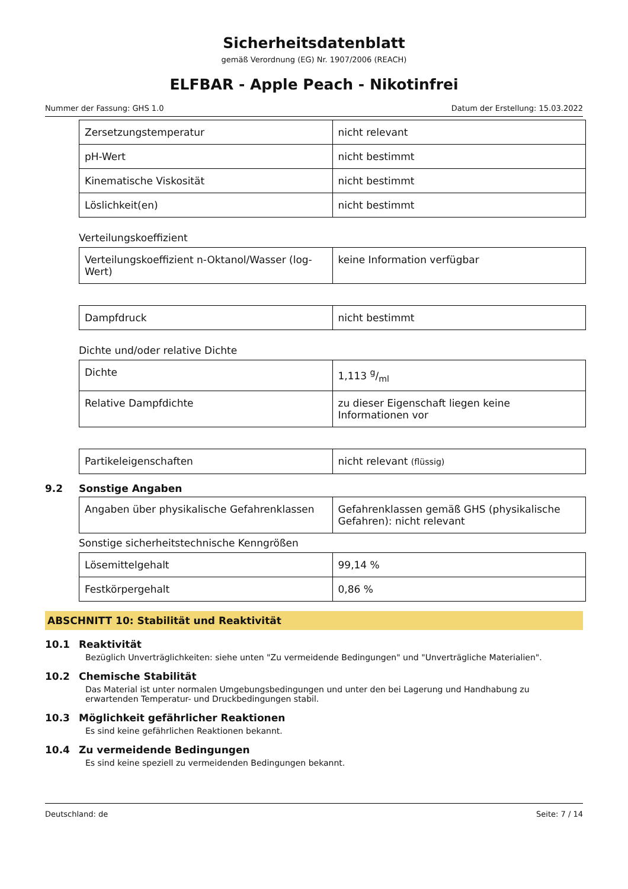Sicherheitsdatenblatt
gemäß Verordnung (EG) Nr. 1907/2006 (REACH)
ELFBAR - Apple Peach - Nikotinfrei
Nummer der Fassung: GHS 1.0 Datum der Erstellung: 15.03.2022
| Zersetzungstemperatur | nicht relevant |
| pH-Wert | nicht bestimmt |
| Kinematische Viskosität | nicht bestimmt |
| Löslichkeit(en) | nicht bestimmt |
Verteilungskoeffizient
| Verteilungskoeffizient n-Oktanol/Wasser (log-Wert) | keine Information verfügbar |
| Dampfdruck | nicht bestimmt |
Dichte und/oder relative Dichte
| Dichte | 1,113 g/ml |
| Relative Dampfdichte | zu dieser Eigenschaft liegen keine Informationen vor |
| Partikeleigenschaften | nicht relevant (flüssig) |
9.2 Sonstige Angaben
| Angaben über physikalische Gefahrenklassen | Gefahrenklassen gemäß GHS (physikalische Gefahren): nicht relevant |
Sonstige sicherheitstechnische Kenngrößen
| Lösemittelgehalt | 99,14 % |
| Festkörpergehalt | 0,86 % |
ABSCHNITT 10: Stabilität und Reaktivität
10.1 Reaktivität
Bezüglich Unverträglichkeiten: siehe unten "Zu vermeidende Bedingungen" und "Unverträgliche Materialien".
10.2 Chemische Stabilität
Das Material ist unter normalen Umgebungsbedingungen und unter den bei Lagerung und Handhabung zu erwartenden Temperatur- und Druckbedingungen stabil.
10.3 Möglichkeit gefährlicher Reaktionen
Es sind keine gefährlichen Reaktionen bekannt.
10.4 Zu vermeidende Bedingungen
Es sind keine speziell zu vermeidenden Bedingungen bekannt.
Deutschland: de Seite: 7 / 14